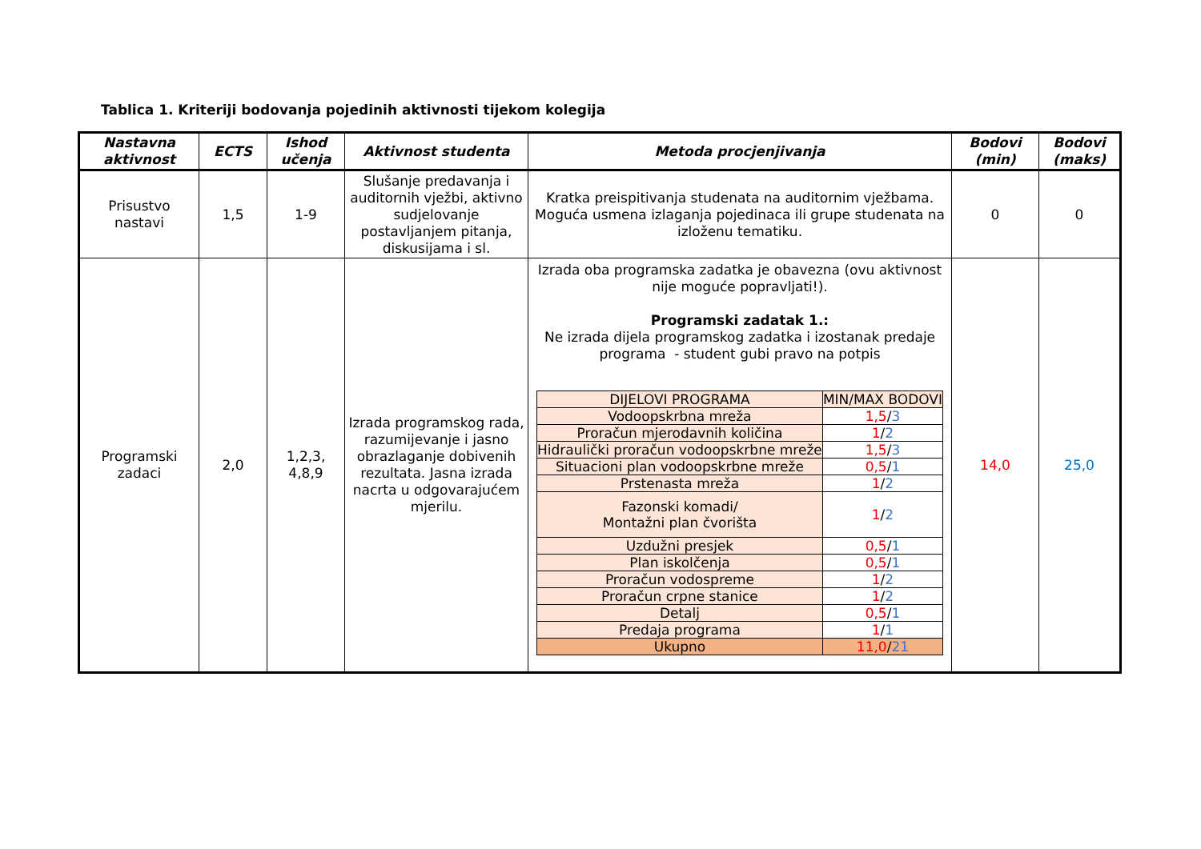Tablica 1. Kriteriji bodovanja pojedinih aktivnosti tijekom kolegija
| Nastavna aktivnost | ECTS | Ishod učenja | Aktivnost studenta | Metoda procjenjivanja | Bodovi (min) | Bodovi (maks) |
| --- | --- | --- | --- | --- | --- | --- |
| Prisustvo nastavi | 1,5 | 1-9 | Slušanje predavanja i auditornih vježbi, aktivno sudjelovanje postavljanjem pitanja, diskusijama i sl. | Kratka preispitivanja studenata na auditornim vježbama. Moguća usmena izlaganja pojedinaca ili grupe studenata na izloženu tematiku. | 0 | 0 |
| Programski zadaci | 2,0 | 1,2,3, 4,8,9 | Izrada programskog rada, razumijevanje i jasno obrazlaganje dobivenih rezultata. Jasna izrada nacrta u odgovarajućem mjerilu. | Izrada oba programska zadatka je obavezna (ovu aktivnost nije moguće popravljati!). Programski zadatak 1.: Ne izrada dijela programskog zadatka i izostanak predaje programa - student gubi pravo na potpis / DIJELOVI PROGRAMA / MIN/MAX BODOVI / / Vodoopskrbna mreža / 1,5 / 3 / / Proračun mjerodavnih količina / 1 / 2 / / Hidraulički proračun vodoopskrbne mreže / 1,5 / 3 / / Situacioni plan vodoopskrbne mreže / 0,5 / 1 / / Prstenasta mreža / 1 / 2 / / Fazonski komadi/ Montažni plan čvorišta / 1 / 2 / / Uzdužni presjek / 0,5 / 1 / / Plan iskolčenja / 0,5 / 1 / / Proračun vodospreme / 1 / 2 / / Proračun crpne stanice / 1 / 2 / / Detalj / 0,5 / 1 / / Predaja programa / 1 / 1 / / Ukupno / 11,0 / 21 / | 14,0 | 25,0 |